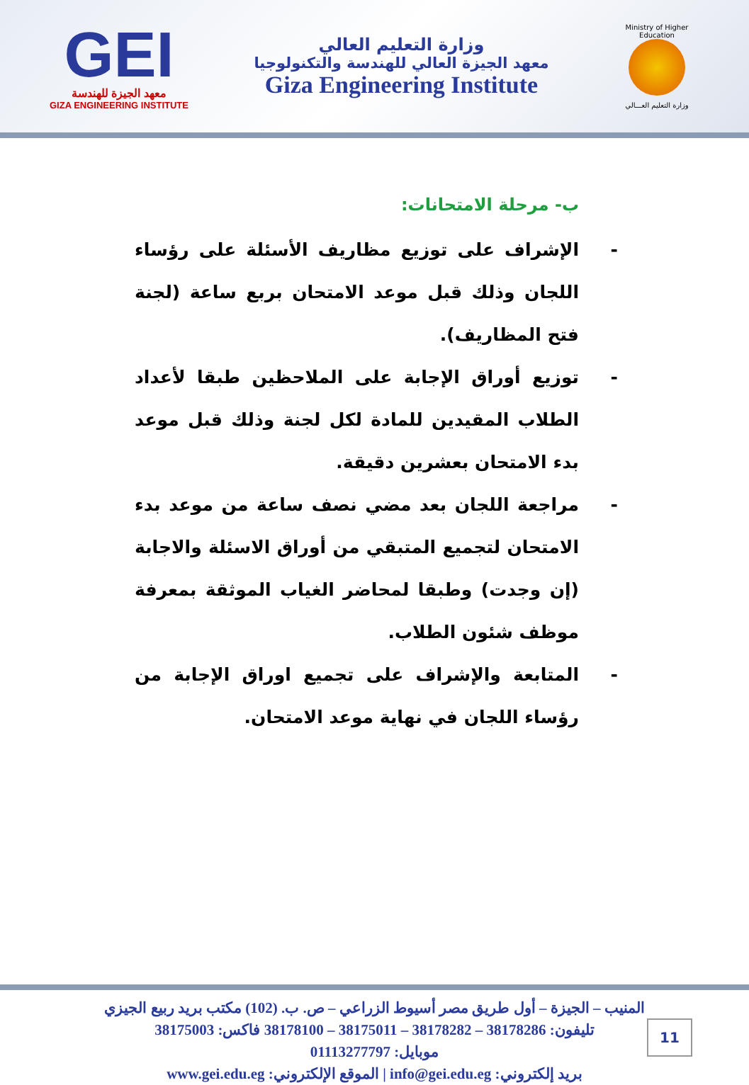GEI
معهد الجيزة للهندسة
GIZA ENGINEERING INSTITUTE
وزارة التعليم العالي
معهد الجيزة العالي للهندسة والتكنولوجيا
Giza Engineering Institute
Ministry of Higher Education
وزارة التعليم العـــالي
ب- مرحلة الامتحانات:
- الإشراف على توزيع مظاريف الأسئلة على رؤساء اللجان وذلك قبل موعد الامتحان بربع ساعة (لجنة فتح المظاريف).
- توزيع أوراق الإجابة على الملاحظين طبقا لأعداد الطلاب المقيدين للمادة لكل لجنة وذلك قبل موعد بدء الامتحان بعشرين دقيقة.
- مراجعة اللجان بعد مضي نصف ساعة من موعد بدء الامتحان لتجميع المتبقي من أوراق الاسئلة والاجابة (إن وجدت) وطبقا لمحاضر الغياب الموثقة بمعرفة موظف شئون الطلاب.
- المتابعة والإشراف على تجميع اوراق الإجابة من رؤساء اللجان في نهاية موعد الامتحان.
المنيب – الجيزة – أول طريق مصر أسيوط الزراعي – ص. ب. (102) مكتب بريد ربيع الجيزي
تليفون: 38178286 – 38178282 – 38175011 – 38178100 فاكس: 38175003
موبايل: 01113277797
بريد إلكتروني: info@gei.edu.eg | الموقع الإلكتروني: www.gei.edu.eg
11